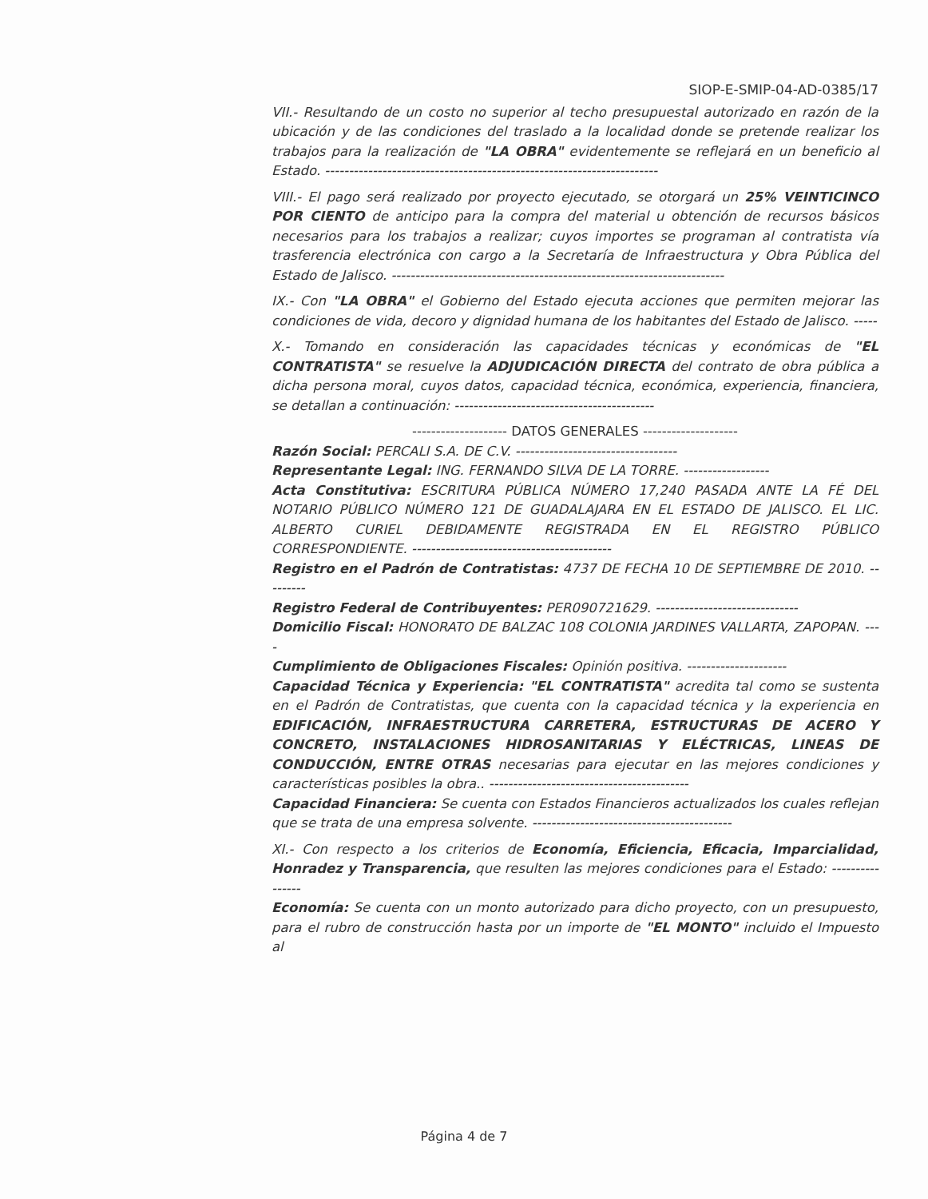SIOP-E-SMIP-04-AD-0385/17
VII.- Resultando de un costo no superior al techo presupuestal autorizado en razón de la ubicación y de las condiciones del traslado a la localidad donde se pretende realizar los trabajos para la realización de "LA OBRA" evidentemente se reflejará en un beneficio al Estado. ----------------------------------------------------------------------
VIII.- El pago será realizado por proyecto ejecutado, se otorgará un 25% VEINTICINCO POR CIENTO de anticipo para la compra del material u obtención de recursos básicos necesarios para los trabajos a realizar; cuyos importes se programan al contratista vía trasferencia electrónica con cargo a la Secretaría de Infraestructura y Obra Pública del Estado de Jalisco. ----------------------------------------------------------------------
IX.- Con "LA OBRA" el Gobierno del Estado ejecuta acciones que permiten mejorar las condiciones de vida, decoro y dignidad humana de los habitantes del Estado de Jalisco. -----
X.- Tomando en consideración las capacidades técnicas y económicas de "EL CONTRATISTA" se resuelve la ADJUDICACIÓN DIRECTA del contrato de obra pública a dicha persona moral, cuyos datos, capacidad técnica, económica, experiencia, financiera, se detallan a continuación: ------------------------------------------
-------------------- DATOS GENERALES --------------------
Razón Social: PERCALI S.A. DE C.V. ----------------------------------
Representante Legal: ING. FERNANDO SILVA DE LA TORRE. ------------------
Acta Constitutiva: ESCRITURA PÚBLICA NÚMERO 17,240 PASADA ANTE LA FÉ DEL NOTARIO PÚBLICO NÚMERO 121 DE GUADALAJARA EN EL ESTADO DE JALISCO. EL LIC. ALBERTO CURIEL DEBIDAMENTE REGISTRADA EN EL REGISTRO PÚBLICO CORRESPONDIENTE. ------------------------------------------
Registro en el Padrón de Contratistas: 4737 DE FECHA 10 DE SEPTIEMBRE DE 2010. ---------
Registro Federal de Contribuyentes: PER090721629. ------------------------------
Domicilio Fiscal: HONORATO DE BALZAC 108 COLONIA JARDINES VALLARTA, ZAPOPAN. ----
Cumplimiento de Obligaciones Fiscales: Opinión positiva. ---------------------
Capacidad Técnica y Experiencia: "EL CONTRATISTA" acredita tal como se sustenta en el Padrón de Contratistas, que cuenta con la capacidad técnica y la experiencia en EDIFICACIÓN, INFRAESTRUCTURA CARRETERA, ESTRUCTURAS DE ACERO Y CONCRETO, INSTALACIONES HIDROSANITARIAS Y ELÉCTRICAS, LINEAS DE CONDUCCIÓN, ENTRE OTRAS necesarias para ejecutar en las mejores condiciones y características posibles la obra.. ------------------------------------------
Capacidad Financiera: Se cuenta con Estados Financieros actualizados los cuales reflejan que se trata de una empresa solvente. ------------------------------------------
XI.- Con respecto a los criterios de Economía, Eficiencia, Eficacia, Imparcialidad, Honradez y Transparencia, que resulten las mejores condiciones para el Estado: ----------------
Economía: Se cuenta con un monto autorizado para dicho proyecto, con un presupuesto, para el rubro de construcción hasta por un importe de "EL MONTO" incluido el Impuesto al
Página 4 de 7